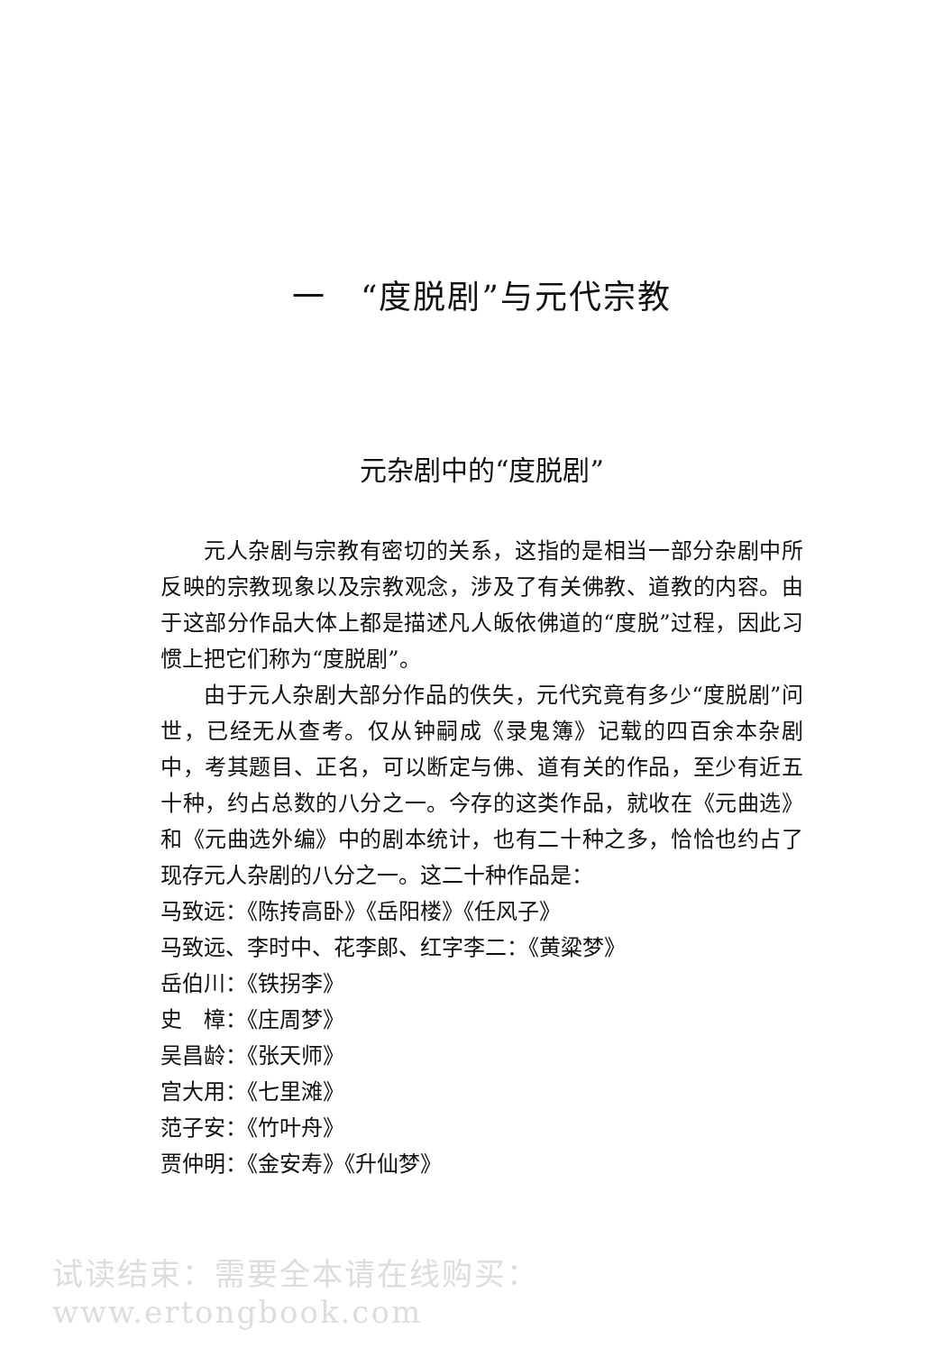一　“度脱剧”与元代宗教
元杂剧中的“度脱剧”
元人杂剧与宗教有密切的关系，这指的是相当一部分杂剧中所反映的宗教现象以及宗教观念，涉及了有关佛教、道教的内容。由于这部分作品大体上都是描述凡人皈依佛道的“度脱”过程，因此习惯上把它们称为“度脱剧”。
由于元人杂剧大部分作品的佚失，元代究竟有多少“度脱剧”问世，已经无从查考。仅从钟嗣成《录鬼簿》记载的四百余本杂剧中，考其题目、正名，可以断定与佛、道有关的作品，至少有近五十种，约占总数的八分之一。今存的这类作品，就收在《元曲选》和《元曲选外编》中的剧本统计，也有二十种之多，恰恰也约占了现存元人杂剧的八分之一。这二十种作品是：
马致远：《陈抟高卧》《岳阳楼》《任风子》
马致远、李时中、花李郎、红字李二：《黄粱梦》
岳伯川：《铁拐李》
史　樟：《庄周梦》
吴昌龄：《张天师》
宫大用：《七里滩》
范子安：《竹叶舟》
贾仲明：《金安寿》《升仙梦》
试读结束：需要全本请在线购买： www.ertongbook.com